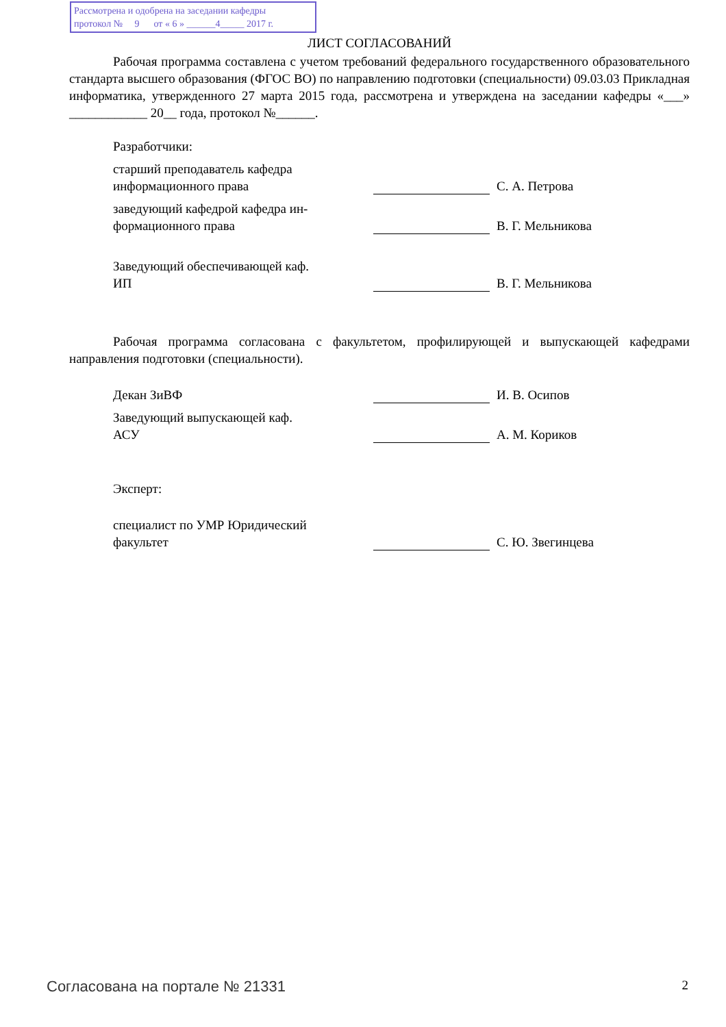Рассмотрена и одобрена на заседании кафедры
протокол № 9 от « 6 » ______4_____ 2017 г.
ЛИСТ СОГЛАСОВАНИЙ
Рабочая программа составлена с учетом требований федерального государственного образовательного стандарта высшего образования (ФГОС ВО) по направлению подготовки (специальности) 09.03.03 Прикладная информатика, утвержденного 27 марта 2015 года, рассмотрена и утверждена на заседании кафедры «___» ____________ 20__ года, протокол №______.
Разработчики:
старший преподаватель кафедра
информационного права
С. А. Петрова
заведующий кафедрой кафедра ин-
формационного права
В. Г. Мельникова
Заведующий обеспечивающей каф.
ИП
В. Г. Мельникова
Рабочая программа согласована с факультетом, профилирующей и выпускающей кафедрами направления подготовки (специальности).
Декан ЗиВФ
И. В. Осипов
Заведующий выпускающей каф.
АСУ
А. М. Кориков
Эксперт:
специалист по УМР Юридический
факультет
С. Ю. Звегинцева
Согласована на портале № 21331 2